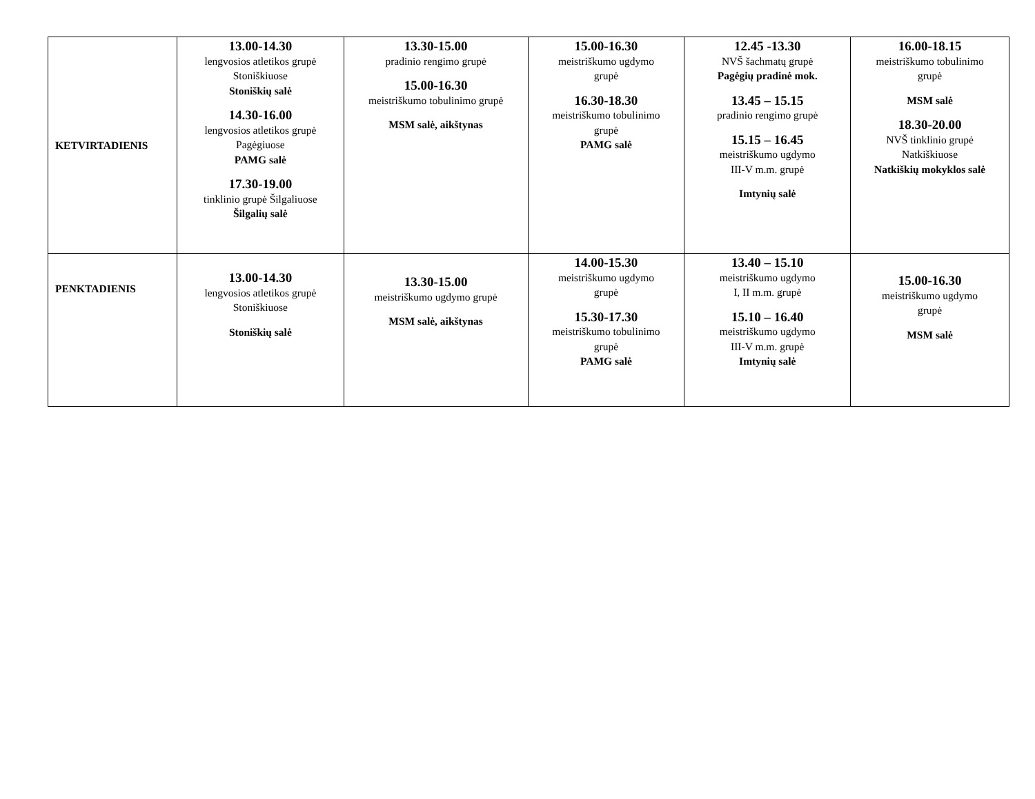| KETVIRTADIENIS | 13.00-14.30 lengvosios atletikos grupė Stoniškiuose Stoniškių salė 14.30-16.00 lengvosios atletikos grupė Pagėgiuose PAMG salė 17.30-19.00 tinklinio grupė Šilgaliuose Šilgalių salė | 13.30-15.00 pradinio rengimo grupė 15.00-16.30 meistriškumo tobulinimo grupė MSM salė, aikštynas | 15.00-16.30 meistriškumo ugdymo grupė 16.30-18.30 meistriškumo tobulinimo grupė PAMG salė | 12.45 -13.30 NVŠ šachmatų grupė Pagėgių pradinė mok. 13.45 – 15.15 pradinio rengimo grupė 15.15 – 16.45 meistriškumo ugdymo III-V m.m. grupė Imtynių salė | 16.00-18.15 meistriškumo tobulinimo grupė MSM salė 18.30-20.00 NVŠ tinklinio grupė Natkiškiuose Natkiškių mokyklos salė |
| PENKTADIENIS | 13.00-14.30 lengvosios atletikos grupė Stoniškiuose Stoniškių salė | 13.30-15.00 meistriškumo ugdymo grupė MSM salė, aikštynas | 14.00-15.30 meistriškumo ugdymo grupė 15.30-17.30 meistriškumo tobulinimo grupė PAMG salė | 13.40 – 15.10 meistriškumo ugdymo I, II m.m. grupė 15.10 – 16.40 meistriškumo ugdymo III-V m.m. grupė Imtynių salė | 15.00-16.30 meistriškumo ugdymo grupė MSM salė |